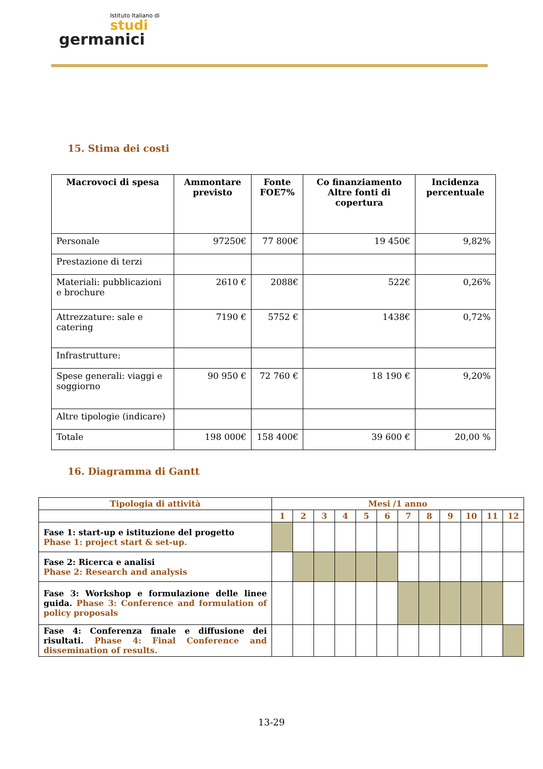Istituto Italiano di
studi
germanici
15. Stima dei costi
| Macrovoci di spesa | Ammontare previsto | Fonte FOE7% | Co finanziamento Altre fonti di copertura | Incidenza percentuale |
| --- | --- | --- | --- | --- |
| Personale | 97250€ | 77 800€ | 19 450€ | 9,82% |
| Prestazione di terzi | | | | |
| Materiali: pubblicazioni e brochure | 2610 € | 2088€ | 522€ | 0,26% |
| Attrezzature: sale e catering | 7190 € | 5752 € | 1438€ | 0,72% |
| Infrastrutture: | | | | |
| Spese generali: viaggi e soggiorno | 90 950 € | 72 760 € | 18 190 € | 9,20% |
| Altre tipologie (indicare) | | | | |
| Totale | 198 000€ | 158 400€ | 39 600 € | 20,00 % |
16. Diagramma di Gantt
| Tipologia di attività | Mesi /1 anno | | | | | | | | | | | |
| --- | --- | --- | --- | --- | --- | --- | --- | --- | --- | --- | --- | --- |
| | 1 | 2 | 3 | 4 | 5 | 6 | 7 | 8 | 9 | 10 | 11 | 12 |
| Fase 1: start-up e istituzione del progetto Phase 1: project start & set-up. | | | | | | | | | | | | |
| Fase 2: Ricerca e analisi Phase 2: Research and analysis | | | | | | | | | | | | |
| Fase 3: Workshop e formulazione delle linee guida. Phase 3: Conference and formulation of policy proposals | | | | | | | | | | | | |
| Fase 4: Conferenza finale e diffusione dei risultati. Phase 4: Final Conference and dissemination of results. | | | | | | | | | | | | |
13-29